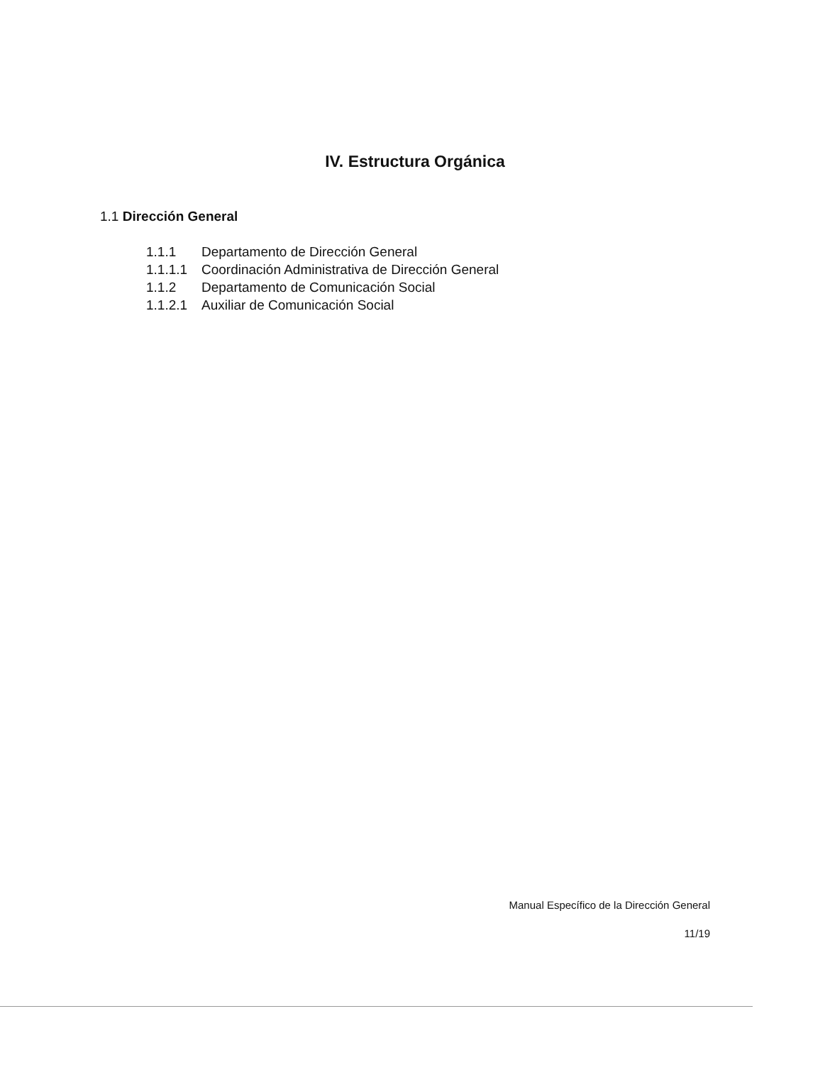IV. Estructura Orgánica
1.1 Dirección General
1.1.1 Departamento de Dirección General
1.1.1.1 Coordinación Administrativa de Dirección General
1.1.2 Departamento de Comunicación Social
1.1.2.1 Auxiliar de Comunicación Social
Manual Específico de la Dirección General
11/19